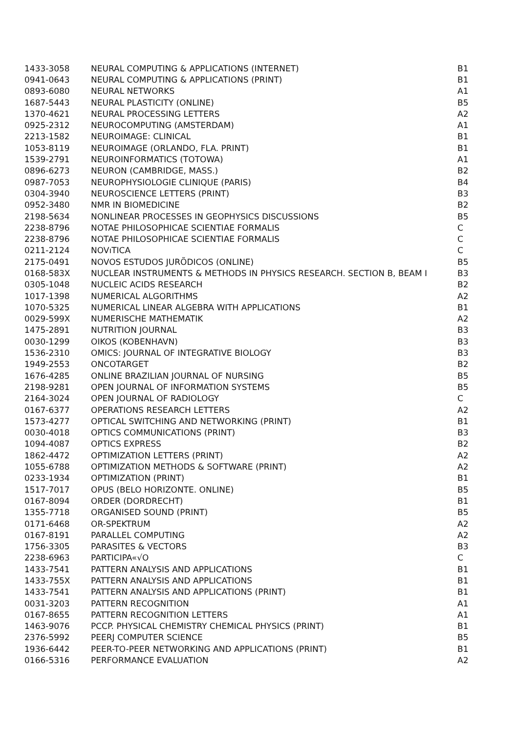| 1433-3058 | NEURAL COMPUTING & APPLICATIONS (INTERNET) | B1 |
| 0941-0643 | NEURAL COMPUTING & APPLICATIONS (PRINT) | B1 |
| 0893-6080 | NEURAL NETWORKS | A1 |
| 1687-5443 | NEURAL PLASTICITY (ONLINE) | B5 |
| 1370-4621 | NEURAL PROCESSING LETTERS | A2 |
| 0925-2312 | NEUROCOMPUTING (AMSTERDAM) | A1 |
| 2213-1582 | NEUROIMAGE: CLINICAL | B1 |
| 1053-8119 | NEUROIMAGE (ORLANDO, FLA. PRINT) | B1 |
| 1539-2791 | NEUROINFORMATICS (TOTOWA) | A1 |
| 0896-6273 | NEURON (CAMBRIDGE, MASS.) | B2 |
| 0987-7053 | NEUROPHYSIOLOGIE CLINIQUE (PARIS) | B4 |
| 0304-3940 | NEUROSCIENCE LETTERS (PRINT) | B3 |
| 0952-3480 | NMR IN BIOMEDICINE | B2 |
| 2198-5634 | NONLINEAR PROCESSES IN GEOPHYSICS DISCUSSIONS | B5 |
| 2238-8796 | NOTAE PHILOSOPHICAE SCIENTIAE FORMALIS | C |
| 2238-8796 | NOTAE PHILOSOPHICAE SCIENTIAE FORMALIS | C |
| 0211-2124 | NOVıTICA | C |
| 2175-0491 | NOVOS ESTUDOS JURÕDICOS (ONLINE) | B5 |
| 0168-583X | NUCLEAR INSTRUMENTS & METHODS IN PHYSICS RESEARCH. SECTION B, BEAM I | B3 |
| 0305-1048 | NUCLEIC ACIDS RESEARCH | B2 |
| 1017-1398 | NUMERICAL ALGORITHMS | A2 |
| 1070-5325 | NUMERICAL LINEAR ALGEBRA WITH APPLICATIONS | B1 |
| 0029-599X | NUMERISCHE MATHEMATIK | A2 |
| 1475-2891 | NUTRITION JOURNAL | B3 |
| 0030-1299 | OIKOS (KOBENHAVN) | B3 |
| 1536-2310 | OMICS: JOURNAL OF INTEGRATIVE BIOLOGY | B3 |
| 1949-2553 | ONCOTARGET | B2 |
| 1676-4285 | ONLINE BRAZILIAN JOURNAL OF NURSING | B5 |
| 2198-9281 | OPEN JOURNAL OF INFORMATION SYSTEMS | B5 |
| 2164-3024 | OPEN JOURNAL OF RADIOLOGY | C |
| 0167-6377 | OPERATIONS RESEARCH LETTERS | A2 |
| 1573-4277 | OPTICAL SWITCHING AND NETWORKING (PRINT) | B1 |
| 0030-4018 | OPTICS COMMUNICATIONS (PRINT) | B3 |
| 1094-4087 | OPTICS EXPRESS | B2 |
| 1862-4472 | OPTIMIZATION LETTERS (PRINT) | A2 |
| 1055-6788 | OPTIMIZATION METHODS & SOFTWARE (PRINT) | A2 |
| 0233-1934 | OPTIMIZATION (PRINT) | B1 |
| 1517-7017 | OPUS (BELO HORIZONTE. ONLINE) | B5 |
| 0167-8094 | ORDER (DORDRECHT) | B1 |
| 1355-7718 | ORGANISED SOUND (PRINT) | B5 |
| 0171-6468 | OR-SPEKTRUM | A2 |
| 0167-8191 | PARALLEL COMPUTING | A2 |
| 1756-3305 | PARASITES & VECTORS | B3 |
| 2238-6963 | PARTICIPA«√O | C |
| 1433-7541 | PATTERN ANALYSIS AND APPLICATIONS | B1 |
| 1433-755X | PATTERN ANALYSIS AND APPLICATIONS | B1 |
| 1433-7541 | PATTERN ANALYSIS AND APPLICATIONS (PRINT) | B1 |
| 0031-3203 | PATTERN RECOGNITION | A1 |
| 0167-8655 | PATTERN RECOGNITION LETTERS | A1 |
| 1463-9076 | PCCP. PHYSICAL CHEMISTRY CHEMICAL PHYSICS (PRINT) | B1 |
| 2376-5992 | PEERJ COMPUTER SCIENCE | B5 |
| 1936-6442 | PEER-TO-PEER NETWORKING AND APPLICATIONS (PRINT) | B1 |
| 0166-5316 | PERFORMANCE EVALUATION | A2 |